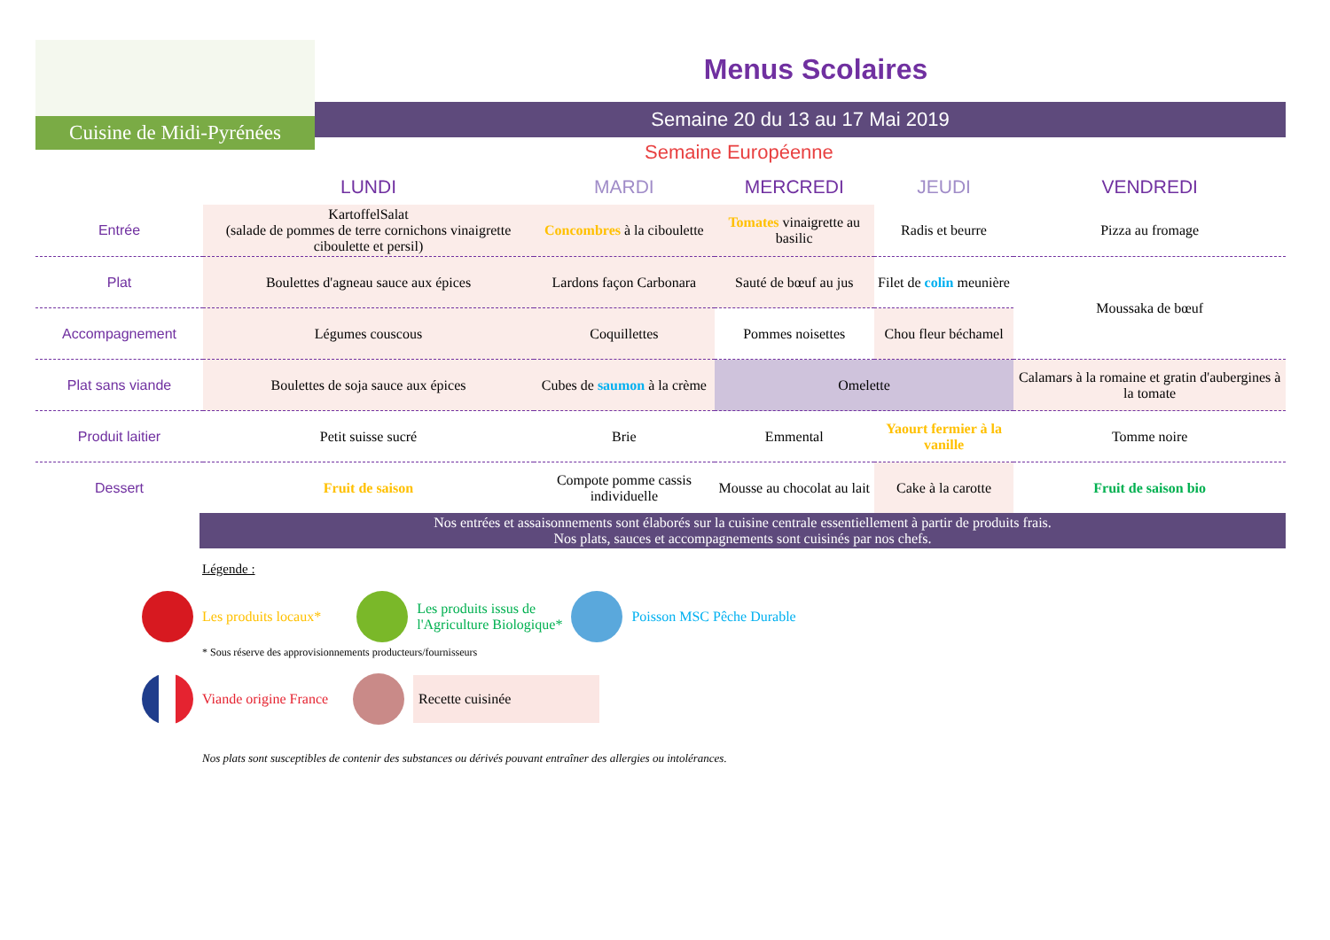Cuisine de Midi-Pyrénées
Menus Scolaires
Semaine 20 du 13 au 17 Mai 2019
Semaine Européenne
| | LUNDI | MARDI | MERCREDI | JEUDI | VENDREDI |
| --- | --- | --- | --- | --- | --- |
| Entrée | KartoffelSalat (salade de pommes de terre cornichons vinaigrette ciboulette et persil) | Concombres à la ciboulette | Tomates vinaigrette au basilic | Radis et beurre | Pizza au fromage |
| Plat | Boulettes d'agneau sauce aux épices | Lardons façon Carbonara | Sauté de bœuf au jus | Filet de colin meunière | Moussaka de bœuf |
| Accompagnement | Légumes couscous | Coquillettes | Pommes noisettes | Chou fleur béchamel | |
| Plat sans viande | Boulettes de soja sauce aux épices | Cubes de saumon à la crème | Omelette | | Calamars à la romaine et gratin d'aubergines à la tomate |
| Produit laitier | Petit suisse sucré | Brie | Emmental | Yaourt fermier à la vanille | Tomme noire |
| Dessert | Fruit de saison | Compote pomme cassis individuelle | Mousse au chocolat au lait | Cake à la carotte | Fruit de saison bio |
Nos entrées et assaisonnements sont élaborés sur la cuisine centrale essentiellement à partir de produits frais.
Nos plats, sauces et accompagnements sont cuisinés par nos chefs.
Légende :
Les produits locaux*
Les produits issus de
l'Agriculture Biologique*
Poisson MSC Pêche Durable
* Sous réserve des approvisionnements producteurs/fournisseurs
Viande origine France
Recette cuisinée
Nos plats sont susceptibles de contenir des substances ou dérivés pouvant entraîner des allergies ou intolérances.